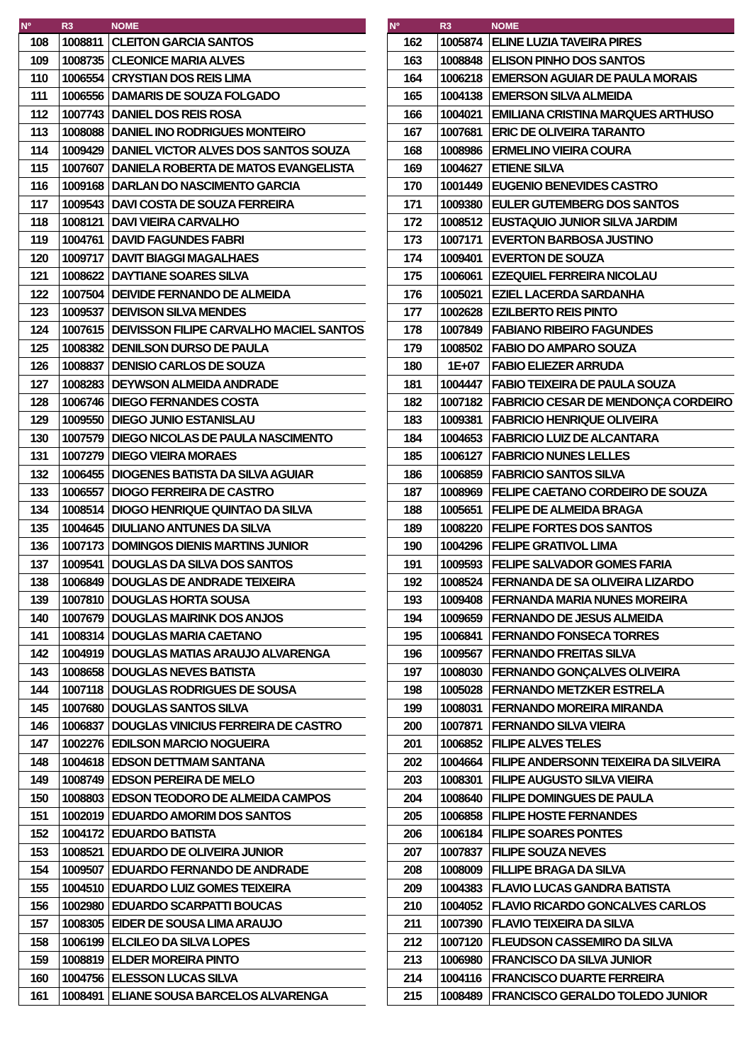| Nº | R3 | NOME |
| --- | --- | --- |
| 108 | 1008811 | CLEITON GARCIA SANTOS |
| 109 | 1008735 | CLEONICE MARIA ALVES |
| 110 | 1006554 | CRYSTIAN DOS REIS LIMA |
| 111 | 1006556 | DAMARIS DE SOUZA FOLGADO |
| 112 | 1007743 | DANIEL DOS REIS ROSA |
| 113 | 1008088 | DANIEL INO RODRIGUES MONTEIRO |
| 114 | 1009429 | DANIEL VICTOR ALVES DOS SANTOS SOUZA |
| 115 | 1007607 | DANIELA ROBERTA DE MATOS EVANGELISTA |
| 116 | 1009168 | DARLAN DO NASCIMENTO GARCIA |
| 117 | 1009543 | DAVI COSTA DE SOUZA FERREIRA |
| 118 | 1008121 | DAVI VIEIRA CARVALHO |
| 119 | 1004761 | DAVID FAGUNDES FABRI |
| 120 | 1009717 | DAVIT BIAGGI MAGALHAES |
| 121 | 1008622 | DAYTIANE SOARES SILVA |
| 122 | 1007504 | DEIVIDE FERNANDO DE ALMEIDA |
| 123 | 1009537 | DEIVISON SILVA MENDES |
| 124 | 1007615 | DEIVISSON FILIPE CARVALHO MACIEL SANTOS |
| 125 | 1008382 | DENILSON DURSO DE PAULA |
| 126 | 1008837 | DENISIO CARLOS DE SOUZA |
| 127 | 1008283 | DEYWSON ALMEIDA ANDRADE |
| 128 | 1006746 | DIEGO FERNANDES COSTA |
| 129 | 1009550 | DIEGO JUNIO ESTANISLAU |
| 130 | 1007579 | DIEGO NICOLAS DE PAULA NASCIMENTO |
| 131 | 1007279 | DIEGO VIEIRA MORAES |
| 132 | 1006455 | DIOGENES BATISTA DA SILVA AGUIAR |
| 133 | 1006557 | DIOGO FERREIRA DE CASTRO |
| 134 | 1008514 | DIOGO HENRIQUE QUINTAO DA SILVA |
| 135 | 1004645 | DIULIANO ANTUNES DA SILVA |
| 136 | 1007173 | DOMINGOS DIENIS MARTINS JUNIOR |
| 137 | 1009541 | DOUGLAS DA SILVA DOS SANTOS |
| 138 | 1006849 | DOUGLAS DE ANDRADE TEIXEIRA |
| 139 | 1007810 | DOUGLAS HORTA SOUSA |
| 140 | 1007679 | DOUGLAS MAIRINK DOS ANJOS |
| 141 | 1008314 | DOUGLAS MARIA CAETANO |
| 142 | 1004919 | DOUGLAS MATIAS ARAUJO ALVARENGA |
| 143 | 1008658 | DOUGLAS NEVES BATISTA |
| 144 | 1007118 | DOUGLAS RODRIGUES DE SOUSA |
| 145 | 1007680 | DOUGLAS SANTOS SILVA |
| 146 | 1006837 | DOUGLAS VINICIUS FERREIRA DE CASTRO |
| 147 | 1002276 | EDILSON MARCIO NOGUEIRA |
| 148 | 1004618 | EDSON DETTMAM SANTANA |
| 149 | 1008749 | EDSON PEREIRA DE MELO |
| 150 | 1008803 | EDSON TEODORO DE ALMEIDA CAMPOS |
| 151 | 1002019 | EDUARDO AMORIM DOS SANTOS |
| 152 | 1004172 | EDUARDO BATISTA |
| 153 | 1008521 | EDUARDO DE OLIVEIRA JUNIOR |
| 154 | 1009507 | EDUARDO FERNANDO DE ANDRADE |
| 155 | 1004510 | EDUARDO LUIZ GOMES TEIXEIRA |
| 156 | 1002980 | EDUARDO SCARPATTI BOUCAS |
| 157 | 1008305 | EIDER DE SOUSA LIMA ARAUJO |
| 158 | 1006199 | ELCILEO DA SILVA LOPES |
| 159 | 1008819 | ELDER MOREIRA PINTO |
| 160 | 1004756 | ELESSON LUCAS SILVA |
| 161 | 1008491 | ELIANE SOUSA BARCELOS ALVARENGA |
| Nº | R3 | NOME |
| --- | --- | --- |
| 162 | 1005874 | ELINE LUZIA TAVEIRA PIRES |
| 163 | 1008848 | ELISON PINHO DOS SANTOS |
| 164 | 1006218 | EMERSON AGUIAR DE PAULA MORAIS |
| 165 | 1004138 | EMERSON SILVA ALMEIDA |
| 166 | 1004021 | EMILIANA CRISTINA MARQUES ARTHUSO |
| 167 | 1007681 | ERIC DE OLIVEIRA TARANTO |
| 168 | 1008986 | ERMELINO VIEIRA COURA |
| 169 | 1004627 | ETIENE SILVA |
| 170 | 1001449 | EUGENIO BENEVIDES CASTRO |
| 171 | 1009380 | EULER GUTEMBERG DOS SANTOS |
| 172 | 1008512 | EUSTAQUIO JUNIOR SILVA JARDIM |
| 173 | 1007171 | EVERTON BARBOSA JUSTINO |
| 174 | 1009401 | EVERTON DE SOUZA |
| 175 | 1006061 | EZEQUIEL FERREIRA NICOLAU |
| 176 | 1005021 | EZIEL LACERDA SARDANHA |
| 177 | 1002628 | EZILBERTO REIS PINTO |
| 178 | 1007849 | FABIANO RIBEIRO FAGUNDES |
| 179 | 1008502 | FABIO DO AMPARO SOUZA |
| 180 | 1E+07 | FABIO ELIEZER ARRUDA |
| 181 | 1004447 | FABIO TEIXEIRA DE PAULA SOUZA |
| 182 | 1007182 | FABRICIO CESAR DE MENDONÇA CORDEIRO |
| 183 | 1009381 | FABRICIO HENRIQUE OLIVEIRA |
| 184 | 1004653 | FABRICIO LUIZ DE ALCANTARA |
| 185 | 1006127 | FABRICIO NUNES LELLES |
| 186 | 1006859 | FABRICIO SANTOS SILVA |
| 187 | 1008969 | FELIPE CAETANO CORDEIRO DE SOUZA |
| 188 | 1005651 | FELIPE DE ALMEIDA BRAGA |
| 189 | 1008220 | FELIPE FORTES DOS SANTOS |
| 190 | 1004296 | FELIPE GRATIVOL LIMA |
| 191 | 1009593 | FELIPE SALVADOR GOMES FARIA |
| 192 | 1008524 | FERNANDA DE SA OLIVEIRA LIZARDO |
| 193 | 1009408 | FERNANDA MARIA NUNES MOREIRA |
| 194 | 1009659 | FERNANDO DE JESUS ALMEIDA |
| 195 | 1006841 | FERNANDO FONSECA TORRES |
| 196 | 1009567 | FERNANDO FREITAS SILVA |
| 197 | 1008030 | FERNANDO GONÇALVES OLIVEIRA |
| 198 | 1005028 | FERNANDO METZKER ESTRELA |
| 199 | 1008031 | FERNANDO MOREIRA MIRANDA |
| 200 | 1007871 | FERNANDO SILVA VIEIRA |
| 201 | 1006852 | FILIPE ALVES TELES |
| 202 | 1004664 | FILIPE ANDERSONN TEIXEIRA DA SILVEIRA |
| 203 | 1008301 | FILIPE AUGUSTO SILVA VIEIRA |
| 204 | 1008640 | FILIPE DOMINGUES DE PAULA |
| 205 | 1006858 | FILIPE HOSTE FERNANDES |
| 206 | 1006184 | FILIPE SOARES PONTES |
| 207 | 1007837 | FILIPE SOUZA NEVES |
| 208 | 1008009 | FILLIPE BRAGA DA SILVA |
| 209 | 1004383 | FLAVIO LUCAS GANDRA BATISTA |
| 210 | 1004052 | FLAVIO RICARDO GONCALVES CARLOS |
| 211 | 1007390 | FLAVIO TEIXEIRA DA SILVA |
| 212 | 1007120 | FLEUDSON CASSEMIRO DA SILVA |
| 213 | 1006980 | FRANCISCO DA SILVA JUNIOR |
| 214 | 1004116 | FRANCISCO DUARTE FERREIRA |
| 215 | 1008489 | FRANCISCO GERALDO TOLEDO JUNIOR |